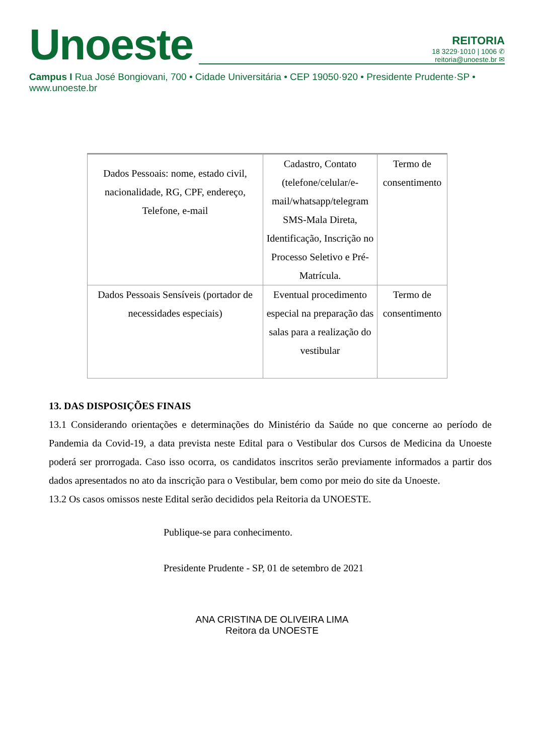Unoeste
REITORIA
18 3229·1010 | 1006 ✆
reitoria@unoeste.br ✉
Campus I Rua José Bongiovani, 700 • Cidade Universitária • CEP 19050·920 • Presidente Prudente·SP • www.unoeste.br
| Dados Pessoais: nome, estado civil, nacionalidade, RG, CPF, endereço, Telefone, e-mail | Cadastro, Contato (telefone/celular/e-mail/whatsapp/telegram SMS-Mala Direta, Identificação, Inscrição no Processo Seletivo e Pré-Matrícula. | Termo de consentimento |
| Dados Pessoais Sensíveis (portador de necessidades especiais) | Eventual procedimento especial na preparação das salas para a realização do vestibular | Termo de consentimento |
13. DAS DISPOSIÇÕES FINAIS
13.1 Considerando orientações e determinações do Ministério da Saúde no que concerne ao período de Pandemia da Covid-19, a data prevista neste Edital para o Vestibular dos Cursos de Medicina da Unoeste poderá ser prorrogada. Caso isso ocorra, os candidatos inscritos serão previamente informados a partir dos dados apresentados no ato da inscrição para o Vestibular, bem como por meio do site da Unoeste.
13.2 Os casos omissos neste Edital serão decididos pela Reitoria da UNOESTE.
Publique-se para conhecimento.
Presidente Prudente - SP, 01 de setembro de 2021
ANA CRISTINA DE OLIVEIRA LIMA
Reitora da UNOESTE